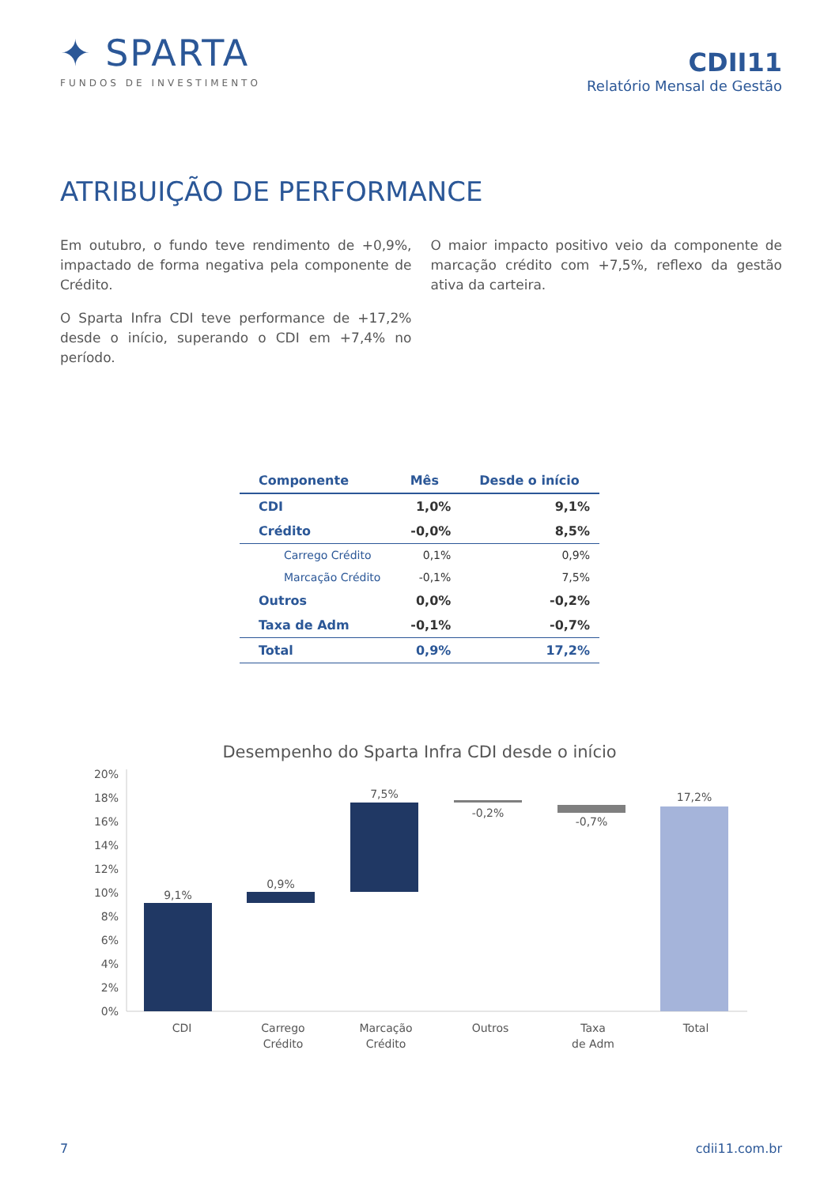✦ SPARTA
FUNDOS DE INVESTIMENTO
CDII11
Relatório Mensal de Gestão
ATRIBUIÇÃO DE PERFORMANCE
Em outubro, o fundo teve rendimento de +0,9%, impactado de forma negativa pela componente de Crédito.
O Sparta Infra CDI teve performance de +17,2% desde o início, superando o CDI em +7,4% no período.
O maior impacto positivo veio da componente de marcação crédito com +7,5%, reflexo da gestão ativa da carteira.
| Componente | Mês | Desde o início |
| --- | --- | --- |
| CDI | 1,0% | 9,1% |
| Crédito | -0,0% | 8,5% |
| Carrego Crédito | 0,1% | 0,9% |
| Marcação Crédito | -0,1% | 7,5% |
| Outros | 0,0% | -0,2% |
| Taxa de Adm | -0,1% | -0,7% |
| Total | 0,9% | 17,2% |
Desempenho do Sparta Infra CDI desde o início
20%
18%
16%
14%
12%
10%
8%
6%
4%
2%
0%
9,1%
0,9%
7,5%
-0,2%
-0,7%
17,2%
CDI
Carrego
Crédito
Marcação
Crédito
Outros
Taxa
de Adm
Total
7 cdii11.com.br